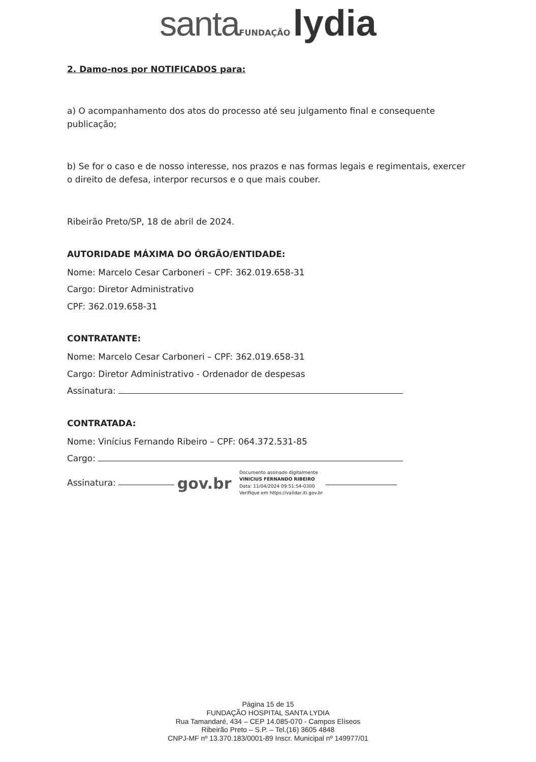santa FUNDAÇÃO lydia
2. Damo-nos por NOTIFICADOS para:
a) O acompanhamento dos atos do processo até seu julgamento final e consequente publicação;
b) Se for o caso e de nosso interesse, nos prazos e nas formas legais e regimentais, exercer o direito de defesa, interpor recursos e o que mais couber.
Ribeirão Preto/SP, 18 de abril de 2024.
AUTORIDADE MÁXIMA DO ÓRGÃO/ENTIDADE:
Nome: Marcelo Cesar Carboneri – CPF: 362.019.658-31
Cargo: Diretor Administrativo
CPF: 362.019.658-31
CONTRATANTE:
Nome: Marcelo Cesar Carboneri – CPF: 362.019.658-31
Cargo: Diretor Administrativo - Ordenador de despesas
Assinatura:
CONTRATADA:
Nome: Vinícius Fernando Ribeiro – CPF: 064.372.531-85
Cargo:
Assinatura: gov.br Documento assinado digitalmente
VINICIUS FERNANDO RIBEIRO
Data: 11/04/2024 09:51:54-0300
Verifique em https://validar.iti.gov.br
Página 15 de 15
FUNDAÇÃO HOSPITAL SANTA LYDIA
Rua Tamandaré, 434 – CEP 14.085-070 - Campos Elíseos
Ribeirão Preto – S.P. – Tel.(16) 3605 4848
CNPJ-MF nº 13.370.183/0001-89 Inscr. Municipal nº 149977/01